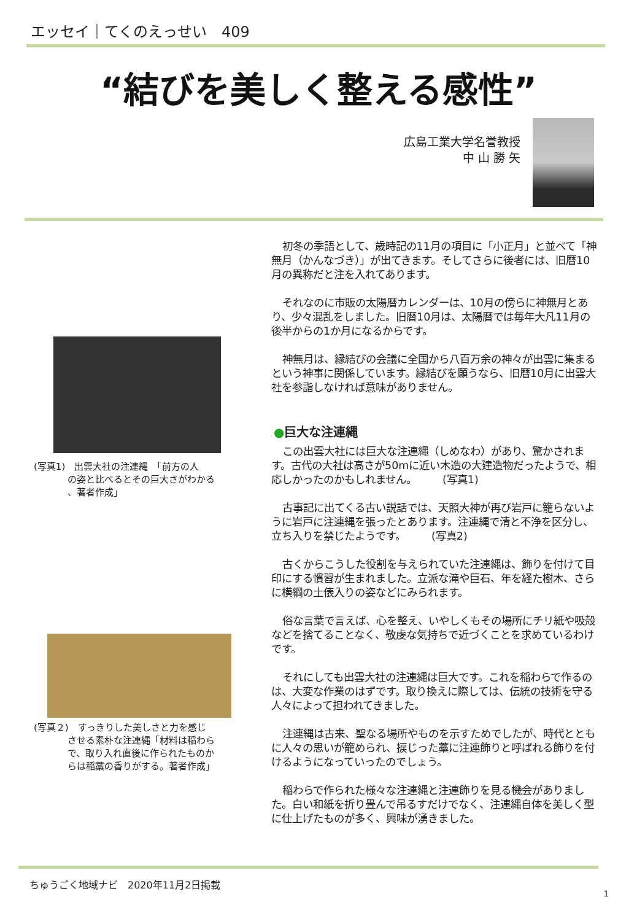エッセイ｜てくのえっせい　409
“結びを美しく整える感性”
広島工業大学名誉教授
中 山 勝 矢
(写真1)　出雲大社の注連縄　「前方の人
の姿と比べるとその巨大さがわかる
、著者作成」
(写真２)　すっきりした美しさと力を感じ
させる素朴な注連縄「材料は稲わら
で、取り入れ直後に作られたものか
らは稲藁の香りがする。著者作成」
初冬の季語として、歳時記の11月の項目に「小正月」と並べて「神無月（かんなづき）」が出てきます。そしてさらに後者には、旧暦10月の異称だと注を入れてあります。
それなのに市販の太陽暦カレンダーは、10月の傍らに神無月とあり、少々混乱をしました。旧暦10月は、太陽暦では毎年大凡11月の後半からの1か月になるからです。
神無月は、縁結びの会議に全国から八百万余の神々が出雲に集まるという神事に関係しています。縁結びを願うなら、旧暦10月に出雲大社を参詣しなければ意味がありません。
●巨大な注連縄
この出雲大社には巨大な注連縄（しめなわ）があり、驚かされます。古代の大社は高さが50mに近い木造の大建造物だったようで、相応しかったのかもしれません。　　　(写真1)
古事記に出てくる古い説話では、天照大神が再び岩戸に籠らないように岩戸に注連縄を張ったとあります。注連縄で清と不浄を区分し、立ち入りを禁じたようです。　　　(写真2)
古くからこうした役割を与えられていた注連縄は、飾りを付けて目印にする慣習が生まれました。立派な滝や巨石、年を経た樹木、さらに横綱の土俵入りの姿などにみられます。
俗な言葉で言えば、心を整え、いやしくもその場所にチリ紙や吸殻などを捨てることなく、敬虔な気持ちで近づくことを求めているわけです。
それにしても出雲大社の注連縄は巨大です。これを稲わらで作るのは、大変な作業のはずです。取り換えに際しては、伝統の技術を守る人々によって担われてきました。
注連縄は古来、聖なる場所やものを示すためでしたが、時代とともに人々の思いが籠められ、捩じった藁に注連飾りと呼ばれる飾りを付けるようになっていったのでしょう。
稲わらで作られた様々な注連縄と注連飾りを見る機会がありました。白い和紙を折り畳んで吊るすだけでなく、注連縄自体を美しく型に仕上げたものが多く、興味が湧きました。
ちゅうごく地域ナビ　2020年11月2日掲載
1